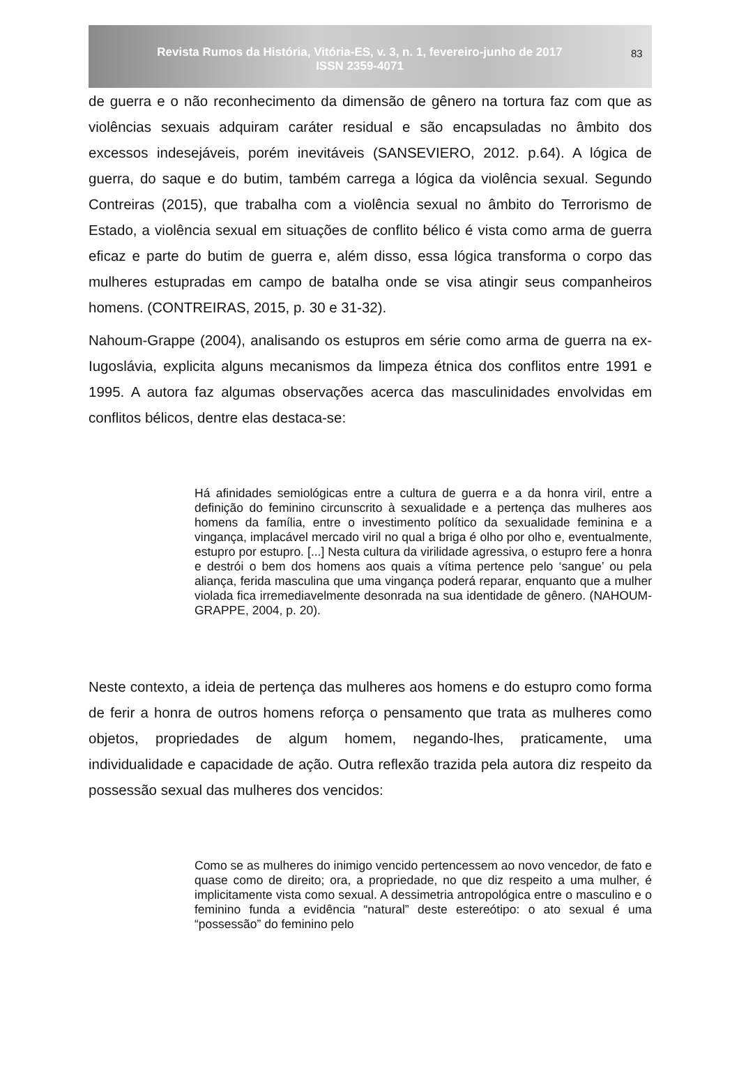Revista Rumos da História, Vitória-ES, v. 3, n. 1, fevereiro-junho de 2017
ISSN 2359-4071
83
de guerra e o não reconhecimento da dimensão de gênero na tortura faz com que as violências sexuais adquiram caráter residual e são encapsuladas no âmbito dos excessos indesejáveis, porém inevitáveis (SANSEVIERO, 2012. p.64). A lógica de guerra, do saque e do butim, também carrega a lógica da violência sexual. Segundo Contreiras (2015), que trabalha com a violência sexual no âmbito do Terrorismo de Estado, a violência sexual em situações de conflito bélico é vista como arma de guerra eficaz e parte do butim de guerra e, além disso, essa lógica transforma o corpo das mulheres estupradas em campo de batalha onde se visa atingir seus companheiros homens. (CONTREIRAS, 2015, p. 30 e 31-32).
Nahoum-Grappe (2004), analisando os estupros em série como arma de guerra na ex-Iugoslávia, explicita alguns mecanismos da limpeza étnica dos conflitos entre 1991 e 1995. A autora faz algumas observações acerca das masculinidades envolvidas em conflitos bélicos, dentre elas destaca-se:
Há afinidades semiológicas entre a cultura de guerra e a da honra viril, entre a definição do feminino circunscrito à sexualidade e a pertença das mulheres aos homens da família, entre o investimento político da sexualidade feminina e a vingança, implacável mercado viril no qual a briga é olho por olho e, eventualmente, estupro por estupro. [...] Nesta cultura da virilidade agressiva, o estupro fere a honra e destrói o bem dos homens aos quais a vítima pertence pelo ‘sangue’ ou pela aliança, ferida masculina que uma vingança poderá reparar, enquanto que a mulher violada fica irremediavelmente desonrada na sua identidade de gênero. (NAHOUM-GRAPPE, 2004, p. 20).
Neste contexto, a ideia de pertença das mulheres aos homens e do estupro como forma de ferir a honra de outros homens reforça o pensamento que trata as mulheres como objetos, propriedades de algum homem, negando-lhes, praticamente, uma individualidade e capacidade de ação. Outra reflexão trazida pela autora diz respeito da possessão sexual das mulheres dos vencidos:
Como se as mulheres do inimigo vencido pertencessem ao novo vencedor, de fato e quase como de direito; ora, a propriedade, no que diz respeito a uma mulher, é implicitamente vista como sexual. A dessimetria antropológica entre o masculino e o feminino funda a evidência “natural” deste estereótipo: o ato sexual é uma “possessão” do feminino pelo